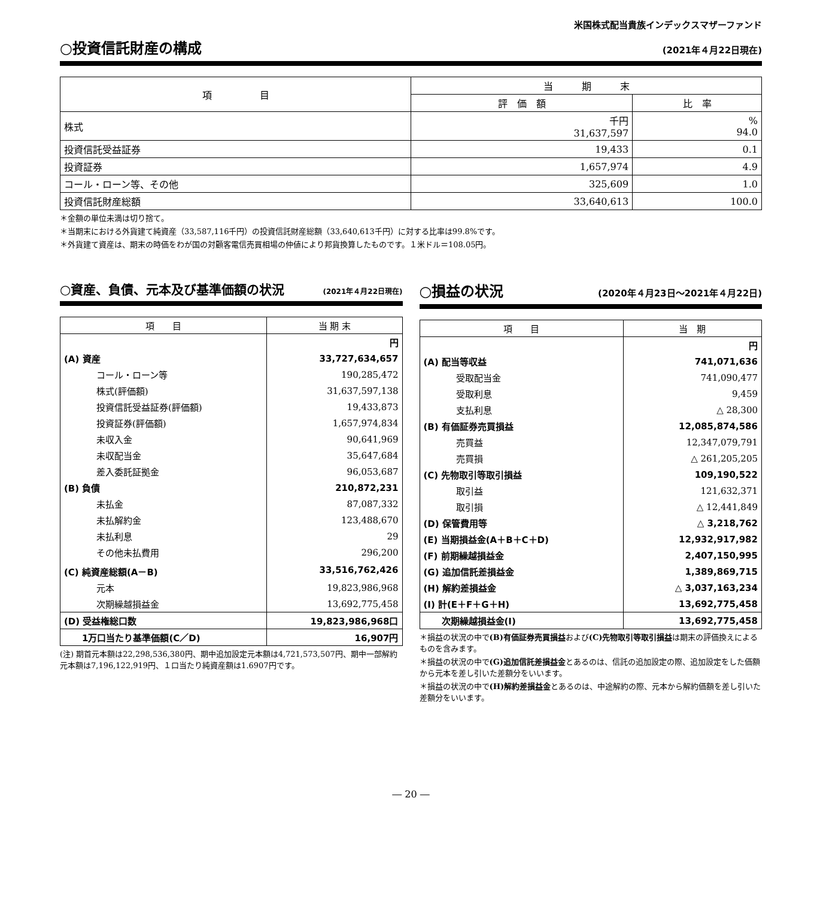米国株式配当貴族インデックスマザーファンド
○投資信託財産の構成 (2021年４月22日現在)
| 項 目 | 当 期 末 | |
| --- | --- | --- |
| | 評 価 額 | 比 率 |
| 株式 | 千円 31,637,597 | % 94.0 |
| 投資信託受益証券 | 19,433 | 0.1 |
| 投資証券 | 1,657,974 | 4.9 |
| コール・ローン等、その他 | 325,609 | 1.0 |
| 投資信託財産総額 | 33,640,613 | 100.0 |
＊金額の単位未満は切り捨て。
＊当期末における外貨建て純資産（33,587,116千円）の投資信託財産総額（33,640,613千円）に対する比率は99.8%です。
＊外貨建て資産は、期末の時価をわが国の対顧客電信売買相場の仲値により邦貨換算したものです。１米ドル＝108.05円。
○資産、負債、元本及び基準価額の状況 (2021年４月22日現在)
| 項 目 | 当 期 末 |
| | 円 |
| (A) 資産 | 33,727,634,657 |
| コール・ローン等 | 190,285,472 |
| 株式(評価額) | 31,637,597,138 |
| 投資信託受益証券(評価額) | 19,433,873 |
| 投資証券(評価額) | 1,657,974,834 |
| 未収入金 | 90,641,969 |
| 未収配当金 | 35,647,684 |
| 差入委託証拠金 | 96,053,687 |
| (B) 負債 | 210,872,231 |
| 未払金 | 87,087,332 |
| 未払解約金 | 123,488,670 |
| 未払利息 | 29 |
| その他未払費用 | 296,200 |
| (C) 純資産総額(A－B) | 33,516,762,426 |
| 元本 | 19,823,986,968 |
| 次期繰越損益金 | 13,692,775,458 |
| (D) 受益権総口数 | 19,823,986,968口 |
| 1万口当たり基準価額(C／D) | 16,907円 |
(注) 期首元本額は22,298,536,380円、期中追加設定元本額は4,721,573,507円、期中一部解約元本額は7,196,122,919円、１口当たり純資産額は1.6907円です。
○損益の状況 (2020年４月23日～2021年４月22日)
| 項 目 | 当 期 |
| | 円 |
| (A) 配当等収益 | 741,071,636 |
| 受取配当金 | 741,090,477 |
| 受取利息 | 9,459 |
| 支払利息 | △ 28,300 |
| (B) 有価証券売買損益 | 12,085,874,586 |
| 売買益 | 12,347,079,791 |
| 売買損 | △ 261,205,205 |
| (C) 先物取引等取引損益 | 109,190,522 |
| 取引益 | 121,632,371 |
| 取引損 | △ 12,441,849 |
| (D) 保管費用等 | △ 3,218,762 |
| (E) 当期損益金(A＋B＋C＋D) | 12,932,917,982 |
| (F) 前期繰越損益金 | 2,407,150,995 |
| (G) 追加信託差損益金 | 1,389,869,715 |
| (H) 解約差損益金 | △ 3,037,163,234 |
| (I) 計(E＋F＋G＋H) | 13,692,775,458 |
| 次期繰越損益金(I) | 13,692,775,458 |
＊損益の状況の中で(B)有価証券売買損益および(C)先物取引等取引損益は期末の評価換えによるものを含みます。
＊損益の状況の中で(G)追加信託差損益金とあるのは、信託の追加設定の際、追加設定をした価額から元本を差し引いた差額分をいいます。
＊損益の状況の中で(H)解約差損益金とあるのは、中途解約の際、元本から解約価額を差し引いた差額分をいいます。
― 20 ―